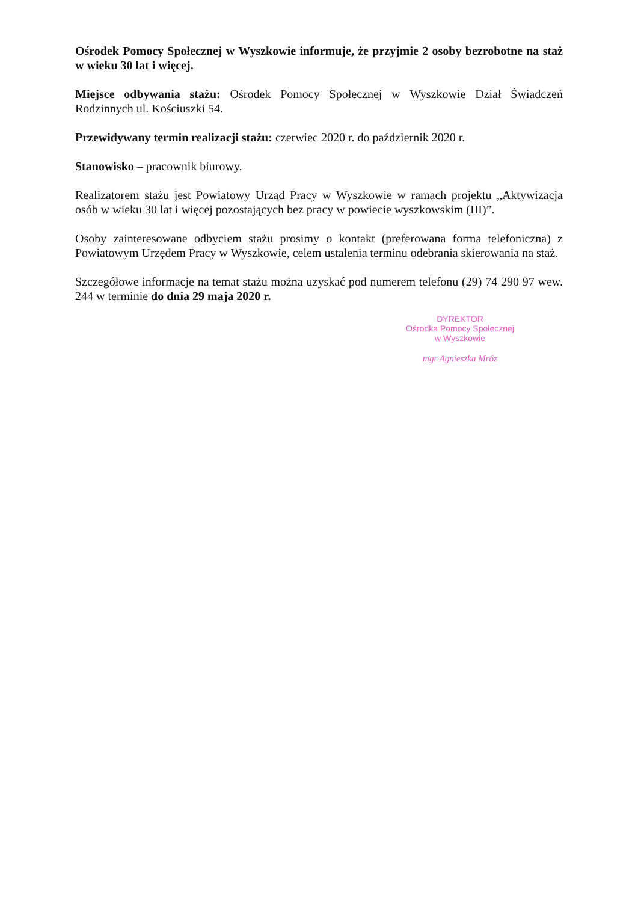Ośrodek Pomocy Społecznej w Wyszkowie informuje, że przyjmie 2 osoby bezrobotne na staż w wieku 30 lat i więcej.
Miejsce odbywania stażu: Ośrodek Pomocy Społecznej w Wyszkowie Dział Świadczeń Rodzinnych ul. Kościuszki 54.
Przewidywany termin realizacji stażu: czerwiec 2020 r. do październik 2020 r.
Stanowisko – pracownik biurowy.
Realizatorem stażu jest Powiatowy Urząd Pracy w Wyszkowie w ramach projektu „Aktywizacja osób w wieku 30 lat i więcej pozostających bez pracy w powiecie wyszkowskim (III)”.
Osoby zainteresowane odbyciem stażu prosimy o kontakt (preferowana forma telefoniczna) z Powiatowym Urzędem Pracy w Wyszkowie, celem ustalenia terminu odebrania skierowania na staż.
Szczegółowe informacje na temat stażu można uzyskać pod numerem telefonu (29) 74 290 97 wew. 244 w terminie do dnia 29 maja 2020 r.
DYREKTOR
Ośrodka Pomocy Społecznej
w Wyszkowie
mgr Agnieszka Mróz